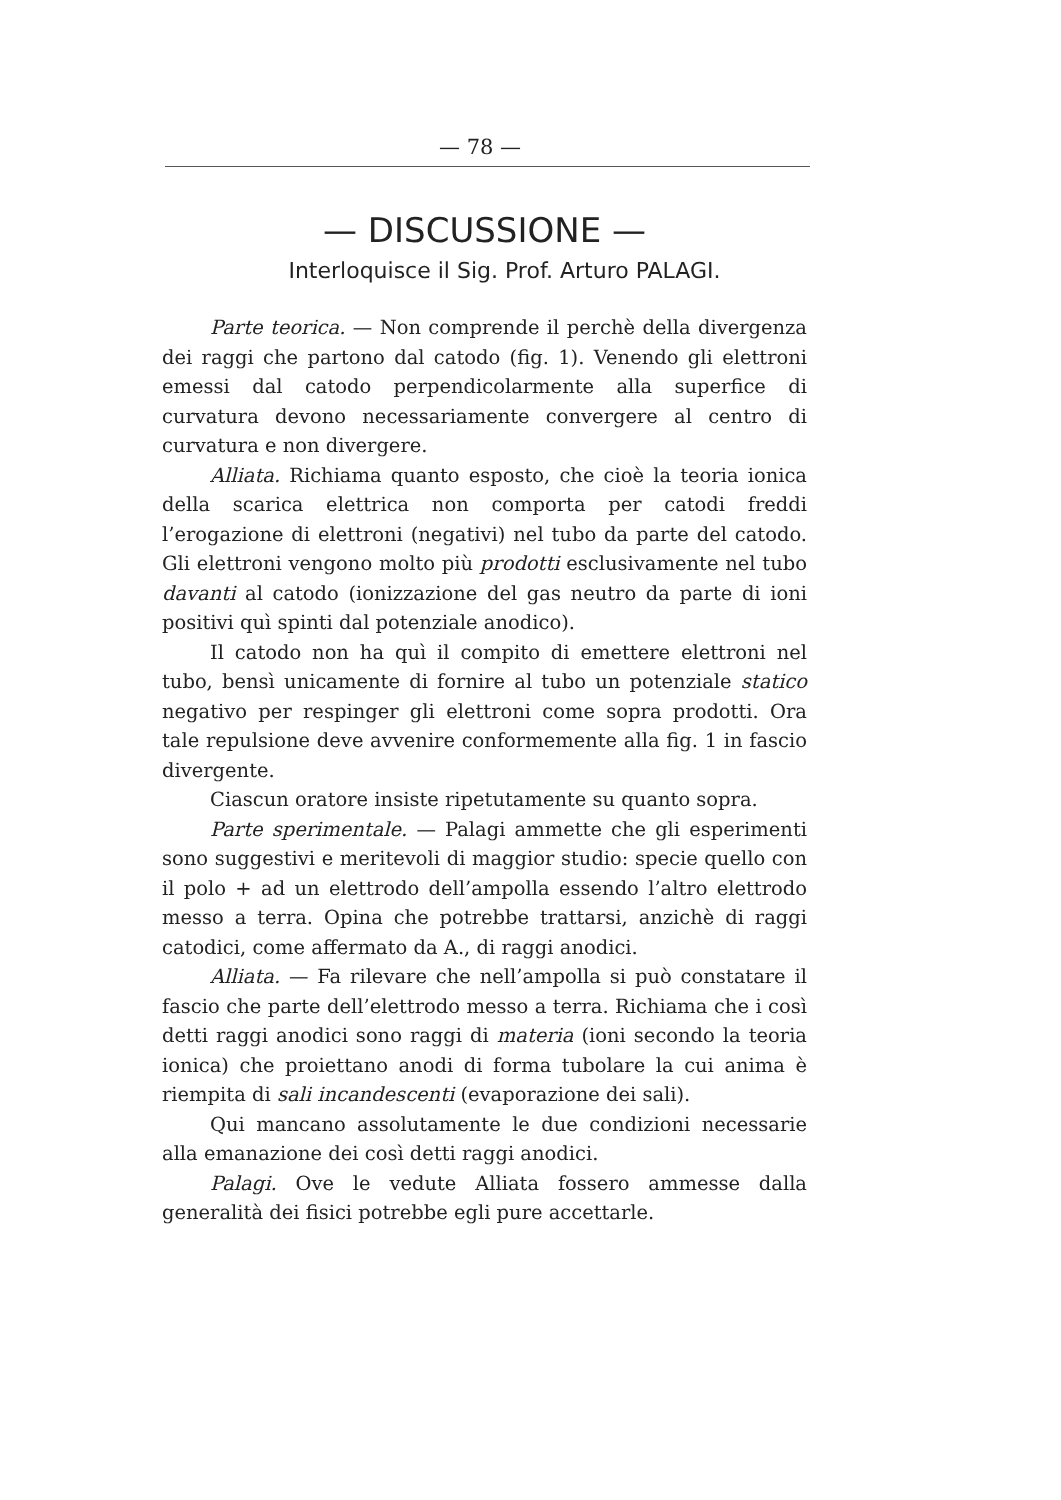— 78 —
— DISCUSSIONE —
Interloquisce il Sig. Prof. Arturo PALAGI.
Parte teorica. — Non comprende il perchè della divergenza dei raggi che partono dal catodo (fig. 1). Venendo gli elettroni emessi dal catodo perpendicolarmente alla superfice di curvatura devono necessariamente convergere al centro di curvatura e non divergere.
Alliata. Richiama quanto esposto, che cioè la teoria ionica della scarica elettrica non comporta per catodi freddi l’erogazione di elettroni (negativi) nel tubo da parte del catodo. Gli elettroni vengono molto più prodotti esclusivamente nel tubo davanti al catodo (ionizzazione del gas neutro da parte di ioni positivi quì spinti dal potenziale anodico).
Il catodo non ha quì il compito di emettere elettroni nel tubo, bensì unicamente di fornire al tubo un potenziale statico negativo per respinger gli elettroni come sopra prodotti. Ora tale repulsione deve avvenire conformemente alla fig. 1 in fascio divergente.
Ciascun oratore insiste ripetutamente su quanto sopra.
Parte sperimentale. — Palagi ammette che gli esperimenti sono suggestivi e meritevoli di maggior studio: specie quello con il polo + ad un elettrodo dell’ampolla essendo l’altro elettrodo messo a terra. Opina che potrebbe trattarsi, anzichè di raggi catodici, come affermato da A., di raggi anodici.
Alliata. — Fa rilevare che nell’ampolla si può constatare il fascio che parte dell’elettrodo messo a terra. Richiama che i così detti raggi anodici sono raggi di materia (ioni secondo la teoria ionica) che proiettano anodi di forma tubolare la cui anima è riempita di sali incandescenti (evaporazione dei sali).
Qui mancano assolutamente le due condizioni necessarie alla emanazione dei così detti raggi anodici.
Palagi. Ove le vedute Alliata fossero ammesse dalla generalità dei fisici potrebbe egli pure accettarle.